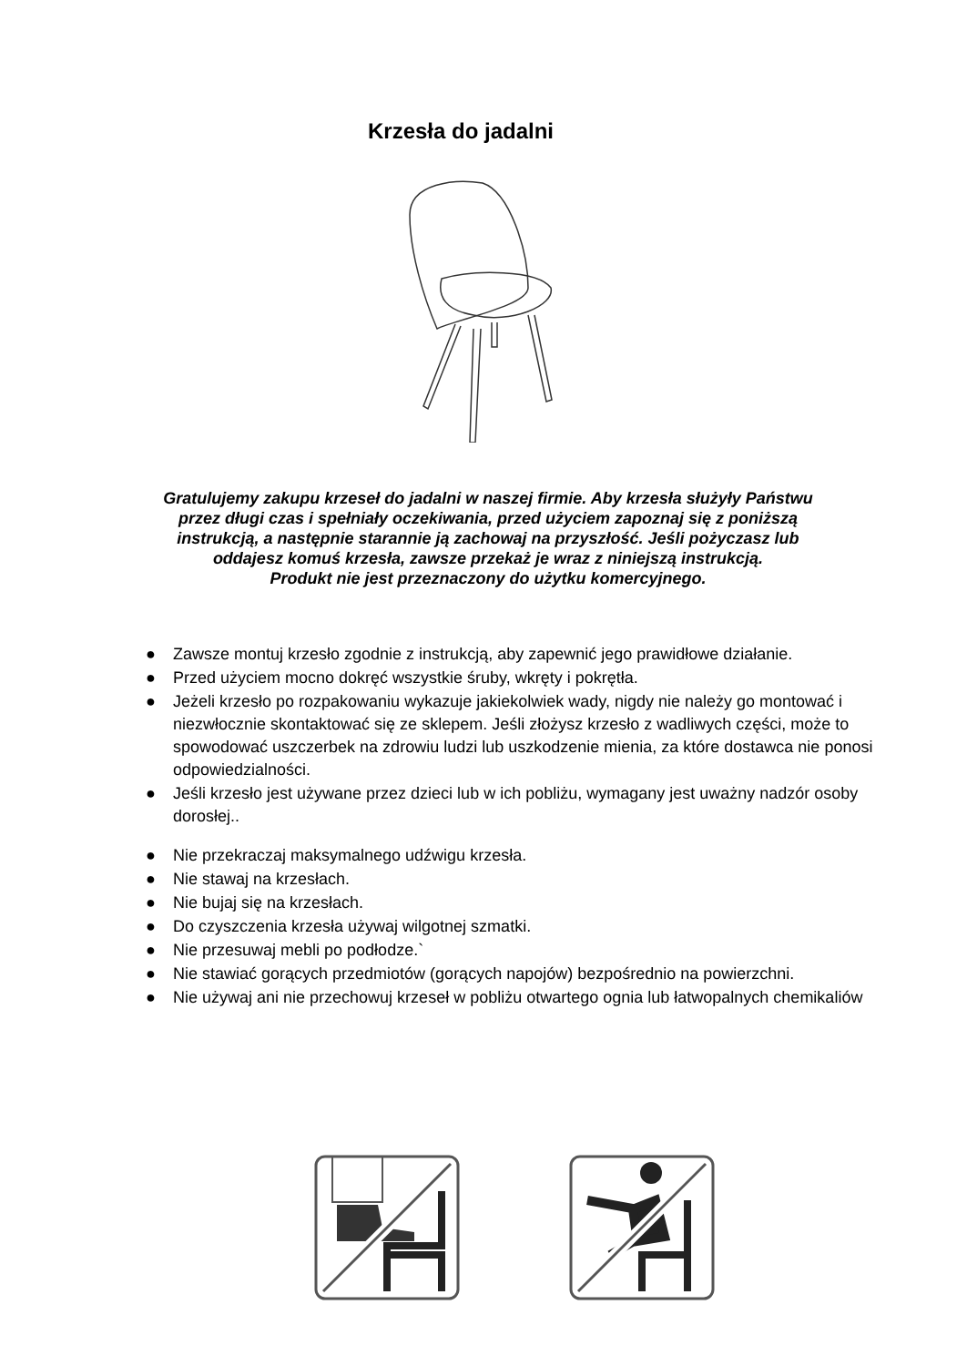Krzesła do jadalni
Gratulujemy zakupu krzeseł do jadalni w naszej firmie. Aby krzesła służyły Państwu przez długi czas i spełniały oczekiwania, przed użyciem zapoznaj się z poniższą instrukcją, a następnie starannie ją zachowaj na przyszłość. Jeśli pożyczasz lub oddajesz komuś krzesła, zawsze przekaż je wraz z niniejszą instrukcją.
Produkt nie jest przeznaczony do użytku komercyjnego.
● Zawsze montuj krzesło zgodnie z instrukcją, aby zapewnić jego prawidłowe działanie.
● Przed użyciem mocno dokręć wszystkie śruby, wkręty i pokrętła.
● Jeżeli krzesło po rozpakowaniu wykazuje jakiekolwiek wady, nigdy nie należy go montować i niezwłocznie skontaktować się ze sklepem. Jeśli złożysz krzesło z wadliwych części, może to spowodować uszczerbek na zdrowiu ludzi lub uszkodzenie mienia, za które dostawca nie ponosi odpowiedzialności.
● Jeśli krzesło jest używane przez dzieci lub w ich pobliżu, wymagany jest uważny nadzór osoby dorosłej..
● Nie przekraczaj maksymalnego udźwigu krzesła.
● Nie stawaj na krzesłach.
● Nie bujaj się na krzesłach.
● Do czyszczenia krzesła używaj wilgotnej szmatki.
● Nie przesuwaj mebli po podłodze.`
● Nie stawiać gorących przedmiotów (gorących napojów) bezpośrednio na powierzchni.
● Nie używaj ani nie przechowuj krzeseł w pobliżu otwartego ognia lub łatwopalnych chemikaliów